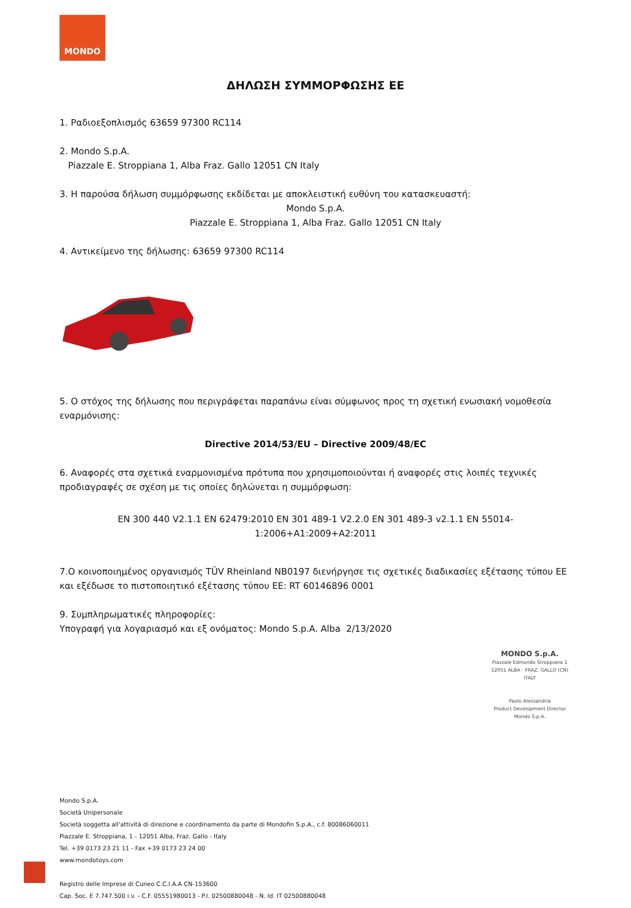MONDO
ΔΗΛΩΣΗ ΣΥΜΜΟΡΦΩΣΗΣ ΕΕ
1. Ραδιοεξοπλισμός 63659 97300 RC114
2. Mondo S.p.A.
Piazzale E. Stroppiana 1, Alba Fraz. Gallo 12051 CN Italy
3. Η παρούσα δήλωση συμμόρφωσης εκδίδεται με αποκλειστική ευθύνη του κατασκευαστή:
Mondo S.p.A.
Piazzale E. Stroppiana 1, Alba Fraz. Gallo 12051 CN Italy
4. Αντικείμενο της δήλωσης: 63659 97300 RC114
5. Ο στόχος της δήλωσης που περιγράφεται παραπάνω είναι σύμφωνος προς τη σχετική ενωσιακή νομοθεσία εναρμόνισης:
Directive 2014/53/EU – Directive 2009/48/EC
6. Αναφορές στα σχετικά εναρμονισμένα πρότυπα που χρησιμοποιούνται ή αναφορές στις λοιπές τεχνικές προδιαγραφές σε σχέση με τις οποίες δηλώνεται η συμμόρφωση:
EN 300 440 V2.1.1 EN 62479:2010 EN 301 489-1 V2.2.0 EN 301 489-3 v2.1.1 EN 55014-1:2006+A1:2009+A2:2011
7.Ο κοινοποιημένος οργανισμός TÜV Rheinland NB0197 διενήργησε τις σχετικές διαδικασίες εξέτασης τύπου ΕΕ και εξέδωσε το πιστοποιητικό εξέτασης τύπου ΕΕ: RT 60146896 0001
9. Συμπληρωματικές πληροφορίες:
Υπογραφή για λογαριασμό και εξ ονόματος: Mondo S.p.A. Alba 2/13/2020
MONDO S.p.A.
Piazzale Edmondo Stroppiana 1
12051 ALBA - FRAZ. GALLO (CN)
ITALY
Paolo Alessandria
Product Development Director
Mondo S.p.A.
Mondo S.p.A.
Società Unipersonale
Società soggetta all'attività di direzione e coordinamento da parte di Mondofin S.p.A., c.f. 80086060011
Piazzale E. Stroppiana, 1 - 12051 Alba, Fraz. Gallo - Italy
Tel. +39 0173 23 21 11 - Fax +39 0173 23 24 00
www.mondotoys.com
Registro delle Imprese di Cuneo C.C.I.A.A CN-153600
Cap. Soc. E 7.747.500 i.v. - C.F. 05551980013 - P.I. 02500880048 - N. Id. IT 02500880048